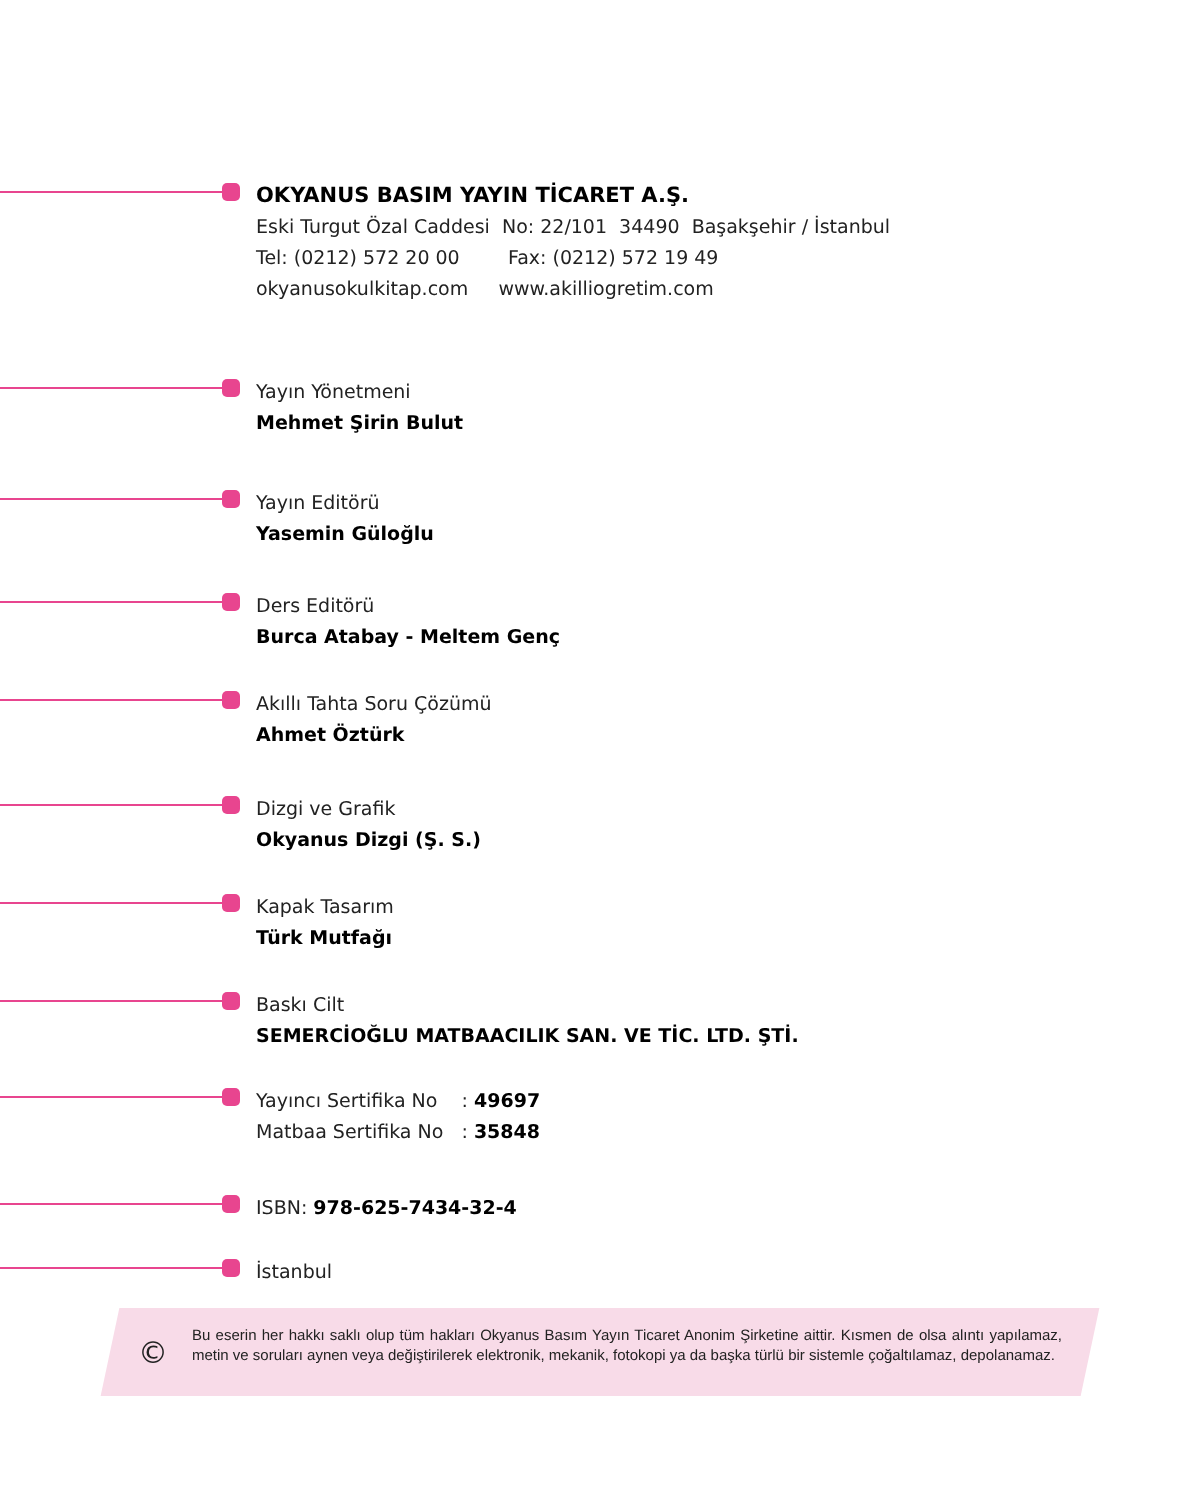OKYANUS BASIM YAYIN TİCARET A.Ş.
Eski Turgut Özal Caddesi No: 22/101 34490 Başakşehir / İstanbul
Tel: (0212) 572 20 00 Fax: (0212) 572 19 49
okyanusokulkitap.com www.akilliogretim.com
Yayın Yönetmeni
Mehmet Şirin Bulut
Yayın Editörü
Yasemin Güloğlu
Ders Editörü
Burca Atabay - Meltem Genç
Akıllı Tahta Soru Çözümü
Ahmet Öztürk
Dizgi ve Grafik
Okyanus Dizgi (Ş. S.)
Kapak Tasarım
Türk Mutfağı
Baskı Cilt
SEMERCİOĞLU MATBAACILIK SAN. VE TİC. LTD. ŞTİ.
Yayıncı Sertifika No : 49697
Matbaa Sertifika No : 35848
ISBN: 978-625-7434-32-4
İstanbul
©
Bu eserin her hakkı saklı olup tüm hakları Okyanus Basım Yayın Ticaret Anonim Şirketine aittir. Kısmen de olsa alıntı yapılamaz, metin ve soruları aynen veya değiştirilerek elektronik, mekanik, fotokopi ya da başka türlü bir sistemle çoğaltılamaz, depolanamaz.